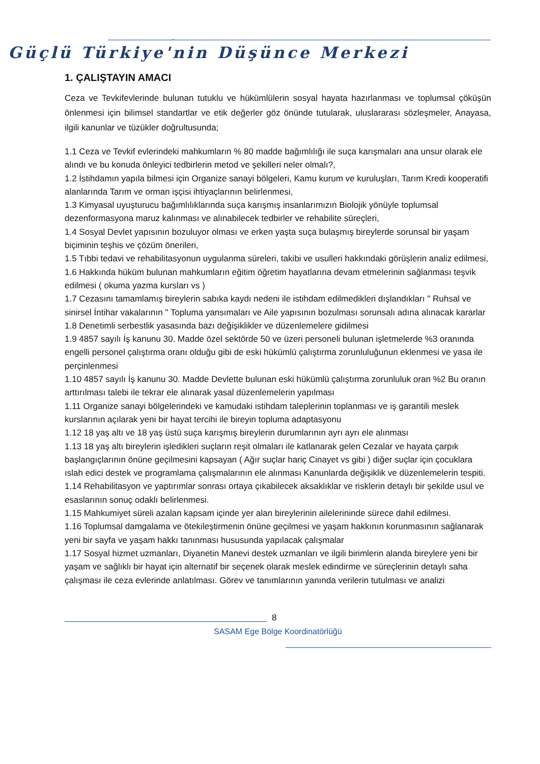-
Güçlü Türkiye'nin Düşünce Merkezi
1. ÇALIŞTAYIN AMACI
Ceza ve Tevkifevlerinde bulunan tutuklu ve hükümlülerin sosyal hayata hazırlanması ve toplumsal çöküşün önlenmesi için bilimsel standartlar ve etik değerler göz önünde tutularak, uluslararası sözleşmeler, Anayasa, ilgili kanunlar ve tüzükler doğrultusunda;
1.1 Ceza ve Tevkif evlerindeki mahkumların % 80 madde bağımlılığı ile suça karışmaları ana unsur olarak ele alındı ve bu konuda önleyici tedbirlerin metod ve şekilleri neler olmalı?,
1.2 İstihdamın yapıla bilmesi için Organize sanayi bölgeleri, Kamu kurum ve kuruluşları, Tarım Kredi kooperatifi alanlarında Tarım ve orman işçisi ihtiyaçlarının belirlenmesi,
1.3 Kimyasal uyuşturucu bağımlılıklarında suça karışmış insanlarımızın Biolojik yönüyle toplumsal dezenformasyona maruz kalınması ve alınabilecek tedbirler ve rehabilite süreçleri,
1.4 Sosyal Devlet yapısının bozuluyor olması ve erken yaşta suça bulaşmış bireylerde sorunsal bir yaşam biçiminin teşhis ve çözüm önerileri,
1.5 Tıbbi tedavi ve rehabilitasyonun uygulanma süreleri, takibi ve usulleri hakkındaki görüşlerin analiz edilmesi,
1.6 Hakkında hüküm bulunan mahkumların eğitim öğretim hayatlarına devam etmelerinin sağlanması teşvik edilmesi ( okuma yazma kursları vs )
1.7 Cezasını tamamlamış bireylerin sabıka kaydı nedeni ile istihdam edilmedikleri dışlandıkları " Ruhsal ve sinirsel İntihar vakalarının " Topluma yansımaları ve Aile yapısının bozulması sorunsalı adına alınacak kararlar
1.8 Denetimli serbestlik yasasında bazı değişiklikler ve düzenlemelere gidilmesi
1.9 4857 sayılı İş kanunu 30. Madde özel sektörde 50 ve üzeri personeli bulunan işletmelerde %3 oranında engelli personel çalıştırma oranı olduğu gibi de eski hükümlü çalıştırma zorunluluğunun eklenmesi ve yasa ile perçinlenmesi
1.10 4857 sayılı İş kanunu 30. Madde Devlette bulunan eski hükümlü çalıştırma zorunluluk oran %2 Bu oranın arttırılması talebi ile tekrar ele alınarak yasal düzenlemelerin yapılması
1.11 Organize sanayi bölgelerindeki ve kamudaki istihdam taleplerinin toplanması ve iş garantili meslek kurslarının açılarak yeni bir hayat tercihi ile bireyin topluma adaptasyonu
1.12 18 yaş altı ve 18 yaş üstü suça karışmış bireylerin durumlarının ayrı ayrı ele alınması
1.13 18 yaş altı bireylerin işledikleri suçların reşit olmaları ile katlanarak gelen Cezalar ve hayata çarpık başlangıçlarının önüne geçilmesini kapsayan ( Ağır suçlar hariç Cinayet vs gibi ) diğer suçlar için çocuklara ıslah edici destek ve programlama çalışmalarının ele alınması Kanunlarda değişiklik ve düzenlemelerin tespiti.
1.14 Rehabilitasyon ve yaptırımlar sonrası ortaya çıkabilecek aksaklıklar ve risklerin detaylı bir şekilde usul ve esaslarının sonuç odaklı belirlenmesi.
1.15 Mahkumiyet süreli azalan kapsam içinde yer alan bireylerinin ailelerininde sürece dahil edilmesi.
1.16 Toplumsal damgalama ve ötekileştirmenin önüne geçilmesi ve yaşam hakkının korunmasının sağlanarak yeni bir sayfa ve yaşam hakkı tanınması hususunda yapılacak çalışmalar
1.17 Sosyal hizmet uzmanları, Diyanetin Manevi destek uzmanları ve ilgili birimlerin alanda bireylere yeni bir yaşam ve sağlıklı bir hayat için alternatif bir seçenek olarak meslek edindirme ve süreçlerinin detaylı saha çalışması ile ceza evlerinde anlatılması. Görev ve tanımlarının yanında verilerin tutulması ve analizi
8
SASAM Ege Bölge Koordinatörlüğü